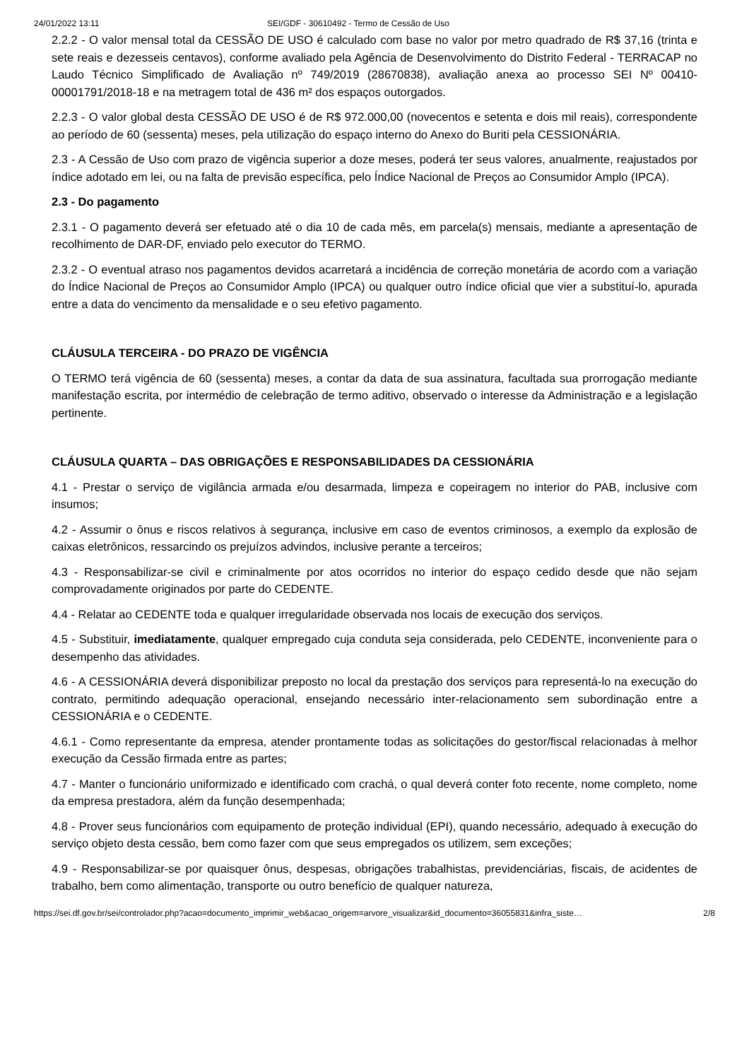24/01/2022 13:11 SEI/GDF - 30610492 - Termo de Cessão de Uso
2.2.2 - O valor mensal total da CESSÃO DE USO é calculado com base no valor por metro quadrado de R$ 37,16 (trinta e sete reais e dezesseis centavos), conforme avaliado pela Agência de Desenvolvimento do Distrito Federal - TERRACAP no Laudo Técnico Simplificado de Avaliação nº 749/2019 (28670838), avaliação anexa ao processo SEI Nº 00410-00001791/2018-18 e na metragem total de 436 m² dos espaços outorgados.
2.2.3 - O valor global desta CESSÃO DE USO é de R$ 972.000,00 (novecentos e setenta e dois mil reais), correspondente ao período de 60 (sessenta) meses, pela utilização do espaço interno do Anexo do Buriti pela CESSIONÁRIA.
2.3 - A Cessão de Uso com prazo de vigência superior a doze meses, poderá ter seus valores, anualmente, reajustados por índice adotado em lei, ou na falta de previsão específica, pelo Índice Nacional de Preços ao Consumidor Amplo (IPCA).
2.3 - Do pagamento
2.3.1 - O pagamento deverá ser efetuado até o dia 10 de cada mês, em parcela(s) mensais, mediante a apresentação de recolhimento de DAR-DF, enviado pelo executor do TERMO.
2.3.2 - O eventual atraso nos pagamentos devidos acarretará a incidência de correção monetária de acordo com a variação do Índice Nacional de Preços ao Consumidor Amplo (IPCA) ou qualquer outro índice oficial que vier a substituí-lo, apurada entre a data do vencimento da mensalidade e o seu efetivo pagamento.
CLÁUSULA TERCEIRA - DO PRAZO DE VIGÊNCIA
O TERMO terá vigência de 60 (sessenta) meses, a contar da data de sua assinatura, facultada sua prorrogação mediante manifestação escrita, por intermédio de celebração de termo aditivo, observado o interesse da Administração e a legislação pertinente.
CLÁUSULA QUARTA – DAS OBRIGAÇÕES E RESPONSABILIDADES DA CESSIONÁRIA
4.1 - Prestar o serviço de vigilância armada e/ou desarmada, limpeza e copeiragem no interior do PAB, inclusive com insumos;
4.2 - Assumir o ônus e riscos relativos à segurança, inclusive em caso de eventos criminosos, a exemplo da explosão de caixas eletrônicos, ressarcindo os prejuízos advindos, inclusive perante a terceiros;
4.3 - Responsabilizar-se civil e criminalmente por atos ocorridos no interior do espaço cedido desde que não sejam comprovadamente originados por parte do CEDENTE.
4.4 - Relatar ao CEDENTE toda e qualquer irregularidade observada nos locais de execução dos serviços.
4.5 - Substituir, imediatamente, qualquer empregado cuja conduta seja considerada, pelo CEDENTE, inconveniente para o desempenho das atividades.
4.6 - A CESSIONÁRIA deverá disponibilizar preposto no local da prestação dos serviços para representá-lo na execução do contrato, permitindo adequação operacional, ensejando necessário inter-relacionamento sem subordinação entre a CESSIONÁRIA e o CEDENTE.
4.6.1 - Como representante da empresa, atender prontamente todas as solicitações do gestor/fiscal relacionadas à melhor execução da Cessão firmada entre as partes;
4.7 - Manter o funcionário uniformizado e identificado com crachá, o qual deverá conter foto recente, nome completo, nome da empresa prestadora, além da função desempenhada;
4.8 - Prover seus funcionários com equipamento de proteção individual (EPI), quando necessário, adequado à execução do serviço objeto desta cessão, bem como fazer com que seus empregados os utilizem, sem exceções;
4.9 - Responsabilizar-se por quaisquer ônus, despesas, obrigações trabalhistas, previdenciárias, fiscais, de acidentes de trabalho, bem como alimentação, transporte ou outro benefício de qualquer natureza,
https://sei.df.gov.br/sei/controlador.php?acao=documento_imprimir_web&acao_origem=arvore_visualizar&id_documento=36055831&infra_siste… 2/8